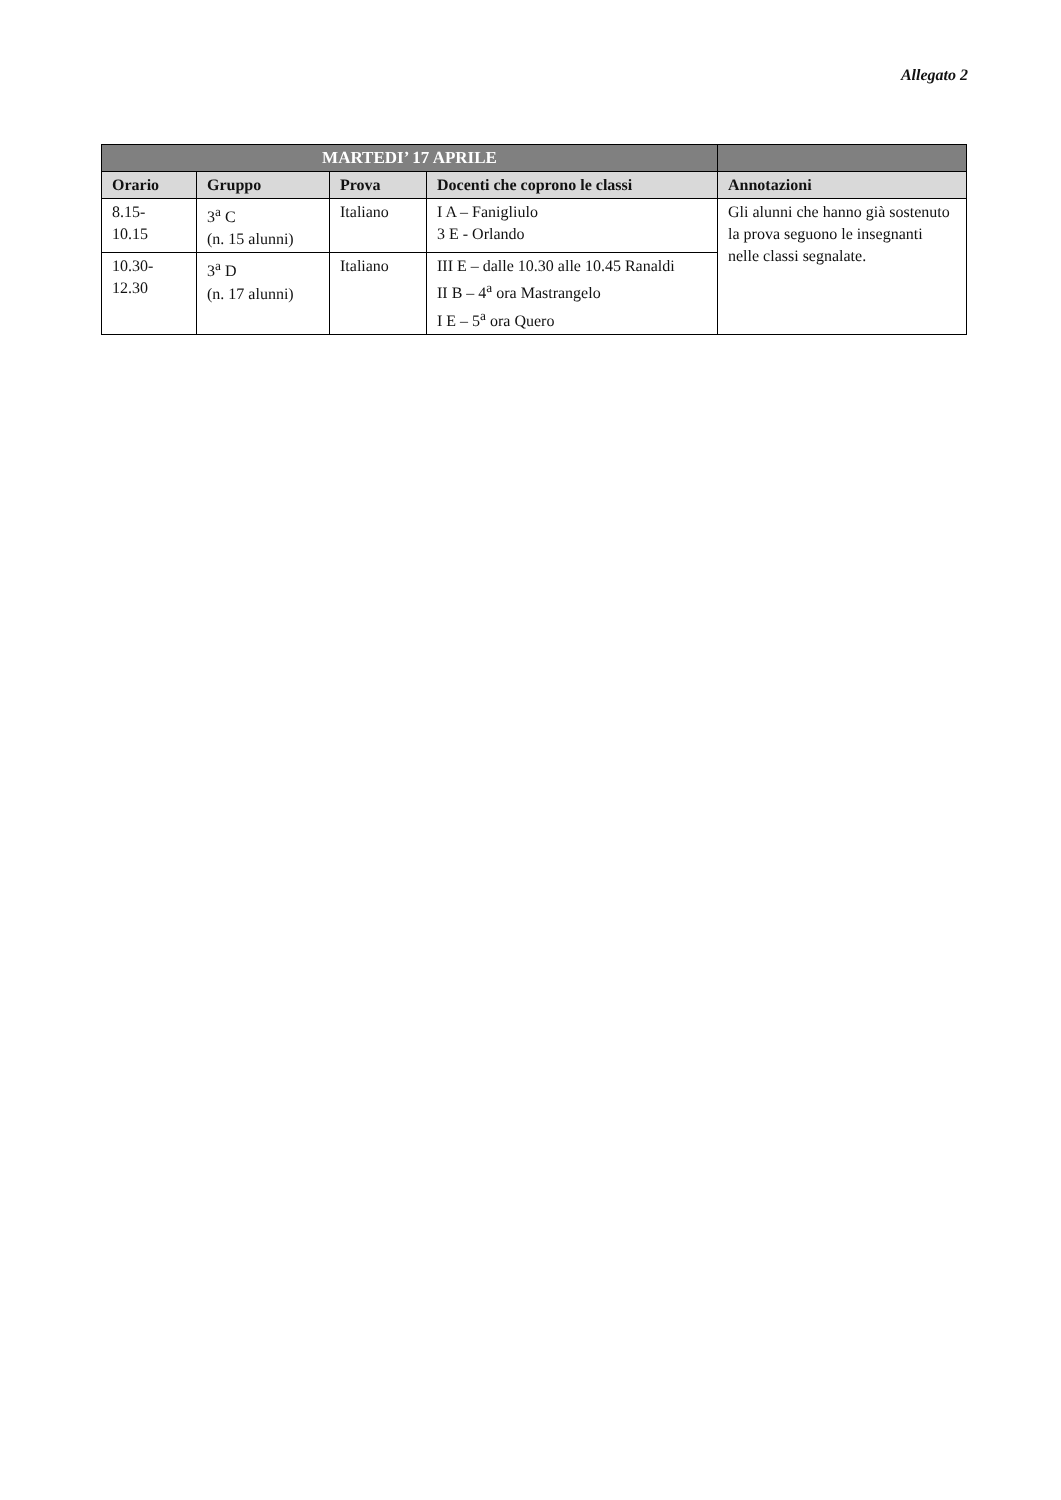Allegato 2
| MARTEDI’ 17 APRILE | | | | |
| --- | --- | --- | --- | --- |
| Orario | Gruppo | Prova | Docenti che coprono le classi | Annotazioni |
| 8.15- 10.15 | 3<sup>a</sup> C (n. 15 alunni) | Italiano | I A – Fanigliulo 3 E - Orlando | Gli alunni che hanno già sostenuto la prova seguono le insegnanti nelle classi segnalate. |
| 10.30- 12.30 | 3<sup>a</sup> D (n. 17 alunni) | Italiano | III E – dalle 10.30 alle 10.45 Ranaldi II B – 4<sup>a</sup> ora Mastrangelo I E – 5<sup>a</sup> ora Quero | |